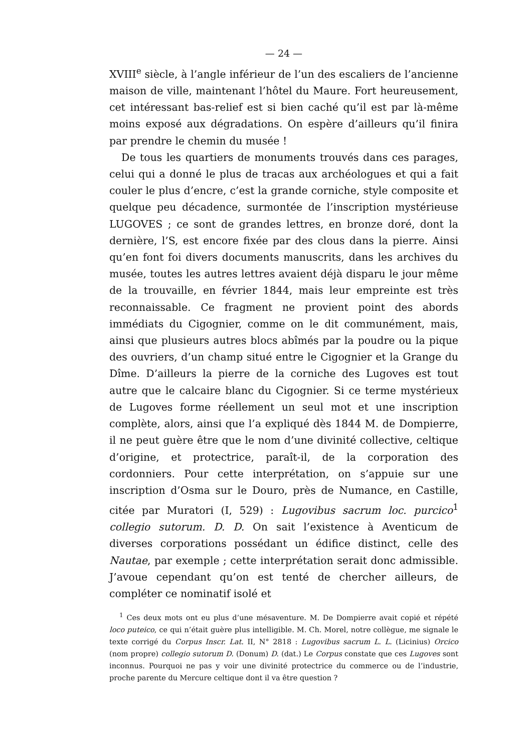— 24 —
XVIII<sup>e</sup> siècle, à l’angle inférieur de l’un des escaliers de l’ancienne maison de ville, maintenant l’hôtel du Maure. Fort heureusement, cet intéressant bas-relief est si bien caché qu’il est par là-même moins exposé aux dégradations. On espère d’ailleurs qu’il finira par prendre le chemin du musée !
De tous les quartiers de monuments trouvés dans ces parages, celui qui a donné le plus de tracas aux archéologues et qui a fait couler le plus d’encre, c’est la grande corniche, style composite et quelque peu décadence, surmontée de l’inscription mystérieuse LUGOVES ; ce sont de grandes lettres, en bronze doré, dont la dernière, l’S, est encore fixée par des clous dans la pierre. Ainsi qu’en font foi divers documents manuscrits, dans les archives du musée, toutes les autres lettres avaient déjà disparu le jour même de la trouvaille, en février 1844, mais leur empreinte est très reconnaissable. Ce fragment ne provient point des abords immédiats du Cigognier, comme on le dit communément, mais, ainsi que plusieurs autres blocs abîmés par la poudre ou la pique des ouvriers, d’un champ situé entre le Cigognier et la Grange du Dîme. D’ailleurs la pierre de la corniche des Lugoves est tout autre que le calcaire blanc du Cigognier. Si ce terme mystérieux de Lugoves forme réellement un seul mot et une inscription complète, alors, ainsi que l’a expliqué dès 1844 M. de Dompierre, il ne peut guère être que le nom d’une divinité collective, celtique d’origine, et protectrice, paraît-il, de la corporation des cordonniers. Pour cette interprétation, on s’appuie sur une inscription d’Osma sur le Douro, près de Numance, en Castille, citée par Muratori (I, 529) : Lugovibus sacrum loc. purcico<sup>1</sup> collegio sutorum. D. D. On sait l’existence à Aventicum de diverses corporations possédant un édifice distinct, celle des Nautae, par exemple ; cette interprétation serait donc admissible. J’avoue cependant qu’on est tenté de chercher ailleurs, de compléter ce nominatif isolé et
<sup>1</sup> Ces deux mots ont eu plus d’une mésaventure. M. De Dompierre avait copié et répété loco puteico, ce qui n’était guère plus intelligible. M. Ch. Morel, notre collègue, me signale le texte corrigé du Corpus Inscr. Lat. II, N° 2818 : Lugovibus sacrum L. L. (Licinius) Orcico (nom propre) collegio sutorum D. (Donum) D. (dat.) Le Corpus constate que ces Lugoves sont inconnus. Pourquoi ne pas y voir une divinité protectrice du commerce ou de l’industrie, proche parente du Mercure celtique dont il va être question ?